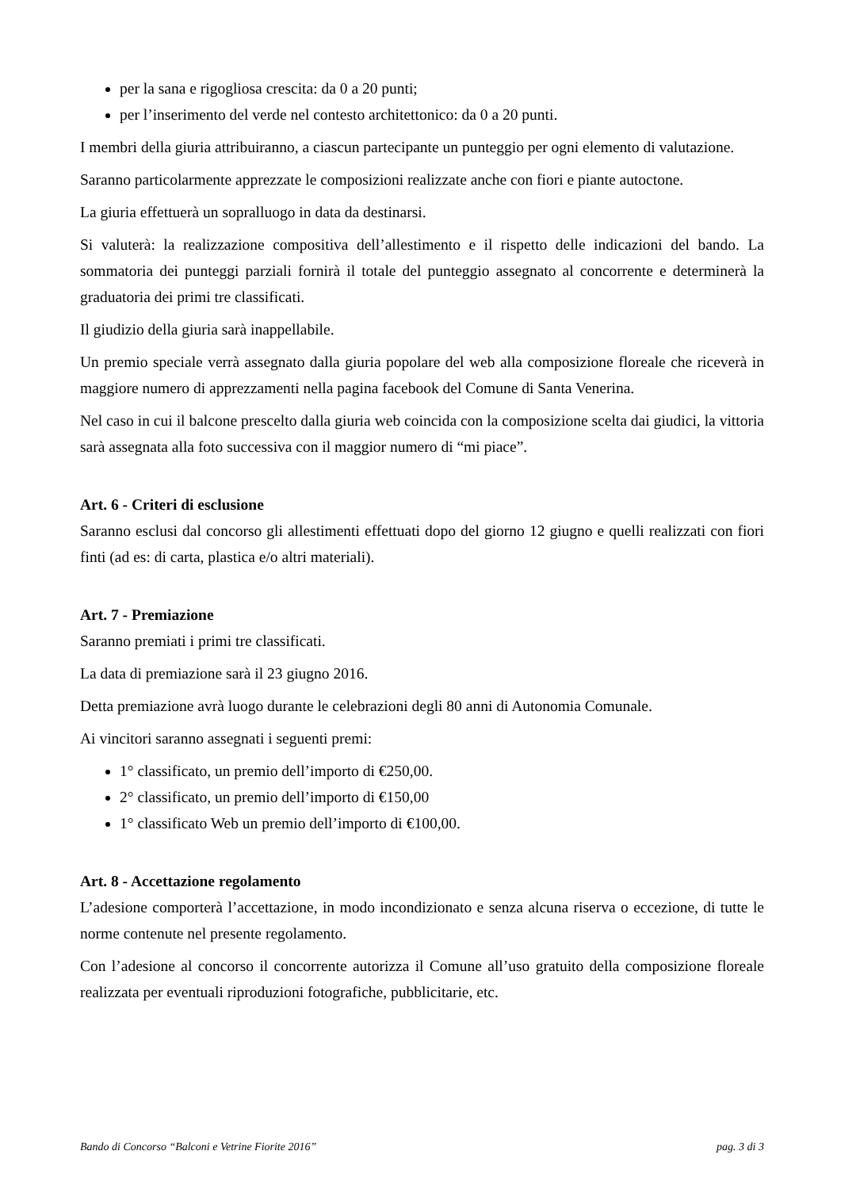per la sana e rigogliosa crescita: da 0 a 20 punti;
per l’inserimento del verde nel contesto architettonico: da 0 a 20 punti.
I membri della giuria attribuiranno, a ciascun partecipante un punteggio per ogni elemento di valutazione.
Saranno particolarmente apprezzate le composizioni realizzate anche con fiori e piante autoctone.
La giuria effettuerà un sopralluogo in data da destinarsi.
Si valuterà: la realizzazione compositiva dell’allestimento e il rispetto delle indicazioni del bando. La sommatoria dei punteggi parziali fornirà il totale del punteggio assegnato al concorrente e determinerà la graduatoria dei primi tre classificati.
Il giudizio della giuria sarà inappellabile.
Un premio speciale verrà assegnato dalla giuria popolare del web alla composizione floreale che riceverà in maggiore numero di apprezzamenti nella pagina facebook del Comune di Santa Venerina.
Nel caso in cui il balcone prescelto dalla giuria web coincida con la composizione scelta dai giudici, la vittoria sarà assegnata alla foto successiva con il maggior numero di “mi piace”.
Art. 6 - Criteri di esclusione
Saranno esclusi dal concorso gli allestimenti effettuati dopo del giorno 12 giugno e quelli realizzati con fiori finti (ad es: di carta, plastica e/o altri materiali).
Art. 7 - Premiazione
Saranno premiati i primi tre classificati.
La data di premiazione sarà il 23 giugno 2016.
Detta premiazione avrà luogo durante le celebrazioni degli 80 anni di Autonomia Comunale.
Ai vincitori saranno assegnati i seguenti premi:
1° classificato, un premio dell’importo di €250,00.
2° classificato, un premio dell’importo di €150,00
1° classificato Web un premio dell’importo di €100,00.
Art. 8 - Accettazione regolamento
L’adesione comporterà l’accettazione, in modo incondizionato e senza alcuna riserva o eccezione, di tutte le norme contenute nel presente regolamento.
Con l’adesione al concorso il concorrente autorizza il Comune all’uso gratuito della composizione floreale realizzata per eventuali riproduzioni fotografiche, pubblicitarie, etc.
Bando di Concorso “Balconi e Vetrine Fiorite 2016” pag. 3 di 3